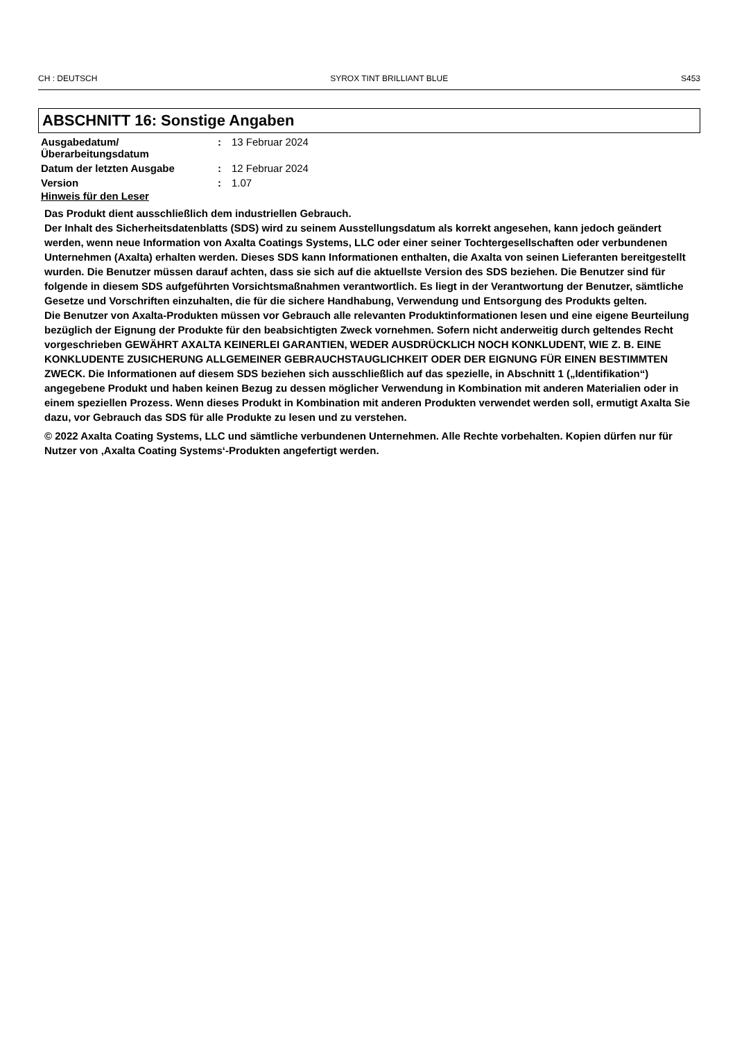CH : DEUTSCH SYROX TINT BRILLIANT BLUE S453
ABSCHNITT 16: Sonstige Angaben
| Ausgabedatum/ Überarbeitungsdatum | : | 13 Februar 2024 |
| Datum der letzten Ausgabe | : | 12 Februar 2024 |
| Version | : | 1.07 |
Hinweis für den Leser
Das Produkt dient ausschließlich dem industriellen Gebrauch.
Der Inhalt des Sicherheitsdatenblatts (SDS) wird zu seinem Ausstellungsdatum als korrekt angesehen, kann jedoch geändert werden, wenn neue Information von Axalta Coatings Systems, LLC oder einer seiner Tochtergesellschaften oder verbundenen Unternehmen (Axalta) erhalten werden. Dieses SDS kann Informationen enthalten, die Axalta von seinen Lieferanten bereitgestellt wurden. Die Benutzer müssen darauf achten, dass sie sich auf die aktuellste Version des SDS beziehen. Die Benutzer sind für folgende in diesem SDS aufgeführten Vorsichtsmaßnahmen verantwortlich. Es liegt in der Verantwortung der Benutzer, sämtliche Gesetze und Vorschriften einzuhalten, die für die sichere Handhabung, Verwendung und Entsorgung des Produkts gelten.
Die Benutzer von Axalta-Produkten müssen vor Gebrauch alle relevanten Produktinformationen lesen und eine eigene Beurteilung bezüglich der Eignung der Produkte für den beabsichtigten Zweck vornehmen. Sofern nicht anderweitig durch geltendes Recht vorgeschrieben GEWÄHRT AXALTA KEINERLEI GARANTIEN, WEDER AUSDRÜCKLICH NOCH KONKLUDENT, WIE Z. B. EINE KONKLUDENTE ZUSICHERUNG ALLGEMEINER GEBRAUCHSTAUGLICHKEIT ODER DER EIGNUNG FÜR EINEN BESTIMMTEN ZWECK. Die Informationen auf diesem SDS beziehen sich ausschließlich auf das spezielle, in Abschnitt 1 („Identifikation“) angegebene Produkt und haben keinen Bezug zu dessen möglicher Verwendung in Kombination mit anderen Materialien oder in einem speziellen Prozess. Wenn dieses Produkt in Kombination mit anderen Produkten verwendet werden soll, ermutigt Axalta Sie dazu, vor Gebrauch das SDS für alle Produkte zu lesen und zu verstehen.
© 2022 Axalta Coating Systems, LLC und sämtliche verbundenen Unternehmen. Alle Rechte vorbehalten. Kopien dürfen nur für Nutzer von ‚Axalta Coating Systems‘-Produkten angefertigt werden.